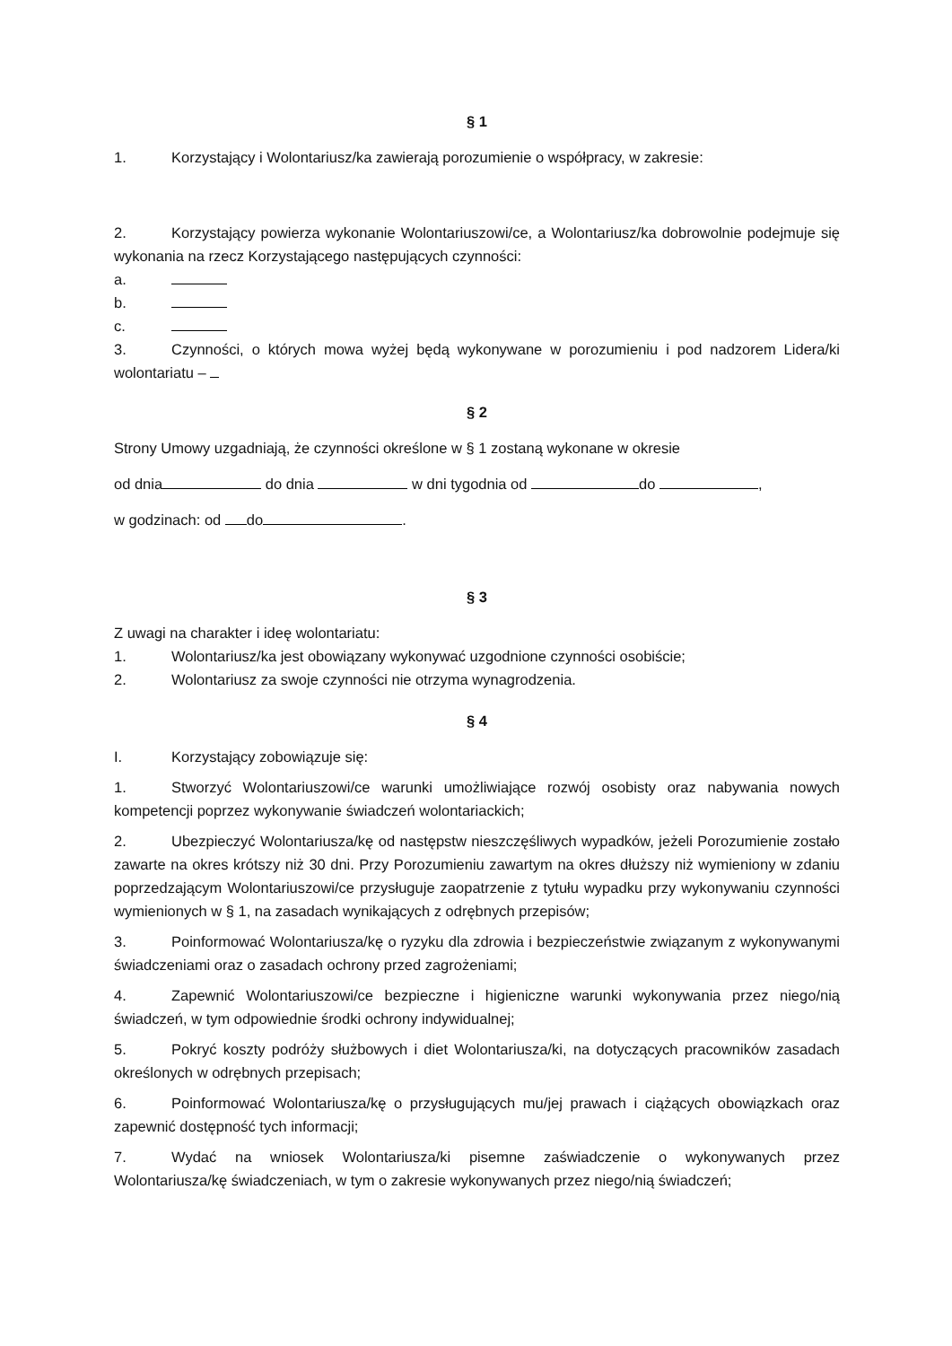§ 1
1. Korzystający i Wolontariusz/ka zawierają porozumienie o współpracy, w zakresie:
2. Korzystający powierza wykonanie Wolontariuszowi/ce, a Wolontariusz/ka dobrowolnie podejmuje się wykonania na rzecz Korzystającego następujących czynności:
a.
b.
c.
3. Czynności, o których mowa wyżej będą wykonywane w porozumieniu i pod nadzorem Lidera/ki wolontariatu –
§ 2
Strony Umowy uzgadniają, że czynności określone w § 1 zostaną wykonane w okresie
od dnia do dnia w dni tygodnia od do ,
w godzinach: od do .
§ 3
Z uwagi na charakter i ideę wolontariatu:
1. Wolontariusz/ka jest obowiązany wykonywać uzgodnione czynności osobiście;
2. Wolontariusz za swoje czynności nie otrzyma wynagrodzenia.
§ 4
I. Korzystający zobowiązuje się:
1. Stworzyć Wolontariuszowi/ce warunki umożliwiające rozwój osobisty oraz nabywania nowych kompetencji poprzez wykonywanie świadczeń wolontariackich;
2. Ubezpieczyć Wolontariusza/kę od następstw nieszczęśliwych wypadków, jeżeli Porozumienie zostało zawarte na okres krótszy niż 30 dni. Przy Porozumieniu zawartym na okres dłuższy niż wymieniony w zdaniu poprzedzającym Wolontariuszowi/ce przysługuje zaopatrzenie z tytułu wypadku przy wykonywaniu czynności wymienionych w § 1, na zasadach wynikających z odrębnych przepisów;
3. Poinformować Wolontariusza/kę o ryzyku dla zdrowia i bezpieczeństwie związanym z wykonywanymi świadczeniami oraz o zasadach ochrony przed zagrożeniami;
4. Zapewnić Wolontariuszowi/ce bezpieczne i higieniczne warunki wykonywania przez niego/nią świadczeń, w tym odpowiednie środki ochrony indywidualnej;
5. Pokryć koszty podróży służbowych i diet Wolontariusza/ki, na dotyczących pracowników zasadach określonych w odrębnych przepisach;
6. Poinformować Wolontariusza/kę o przysługujących mu/jej prawach i ciążących obowiązkach oraz zapewnić dostępność tych informacji;
7. Wydać na wniosek Wolontariusza/ki pisemne zaświadczenie o wykonywanych przez Wolontariusza/kę świadczeniach, w tym o zakresie wykonywanych przez niego/nią świadczeń;